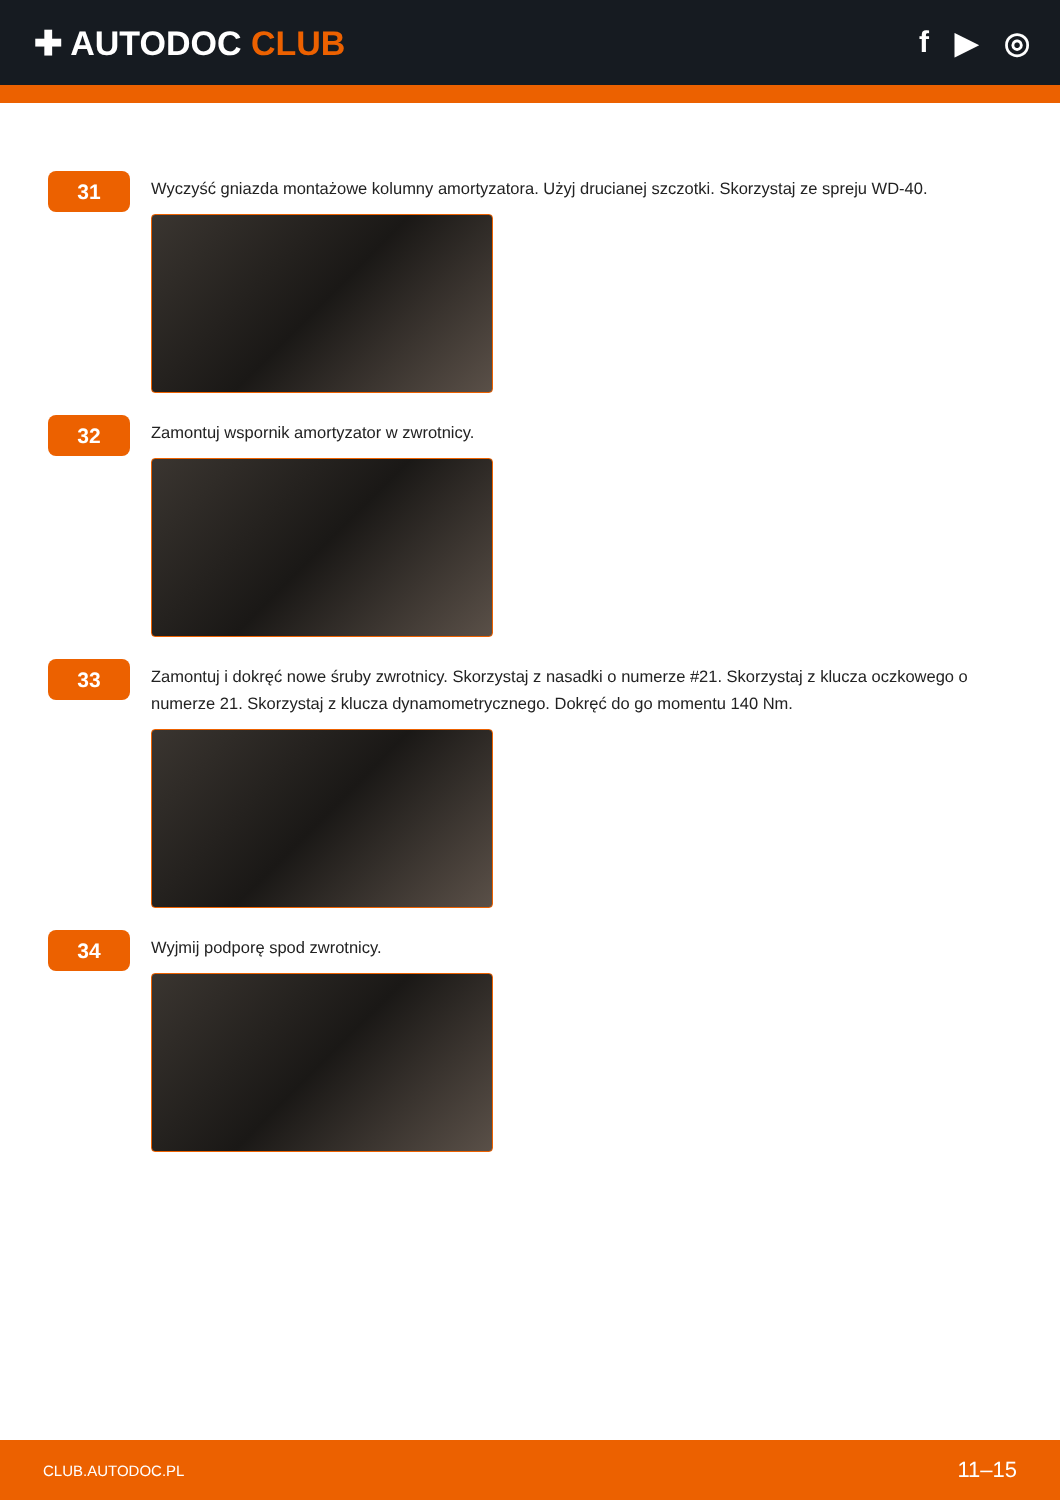✚ AUTODOC CLUB f ▶ ◎
31
Wyczyść gniazda montażowe kolumny amortyzatora. Użyj drucianej szczotki. Skorzystaj ze spreju WD-40.
32
Zamontuj wspornik amortyzator w zwrotnicy.
33
Zamontuj i dokręć nowe śruby zwrotnicy. Skorzystaj z nasadki o numerze #21. Skorzystaj z klucza oczkowego o numerze 21. Skorzystaj z klucza dynamometrycznego. Dokręć do go momentu 140 Nm.
34
Wyjmij podporę spod zwrotnicy.
CLUB.AUTODOC.PL 11–15